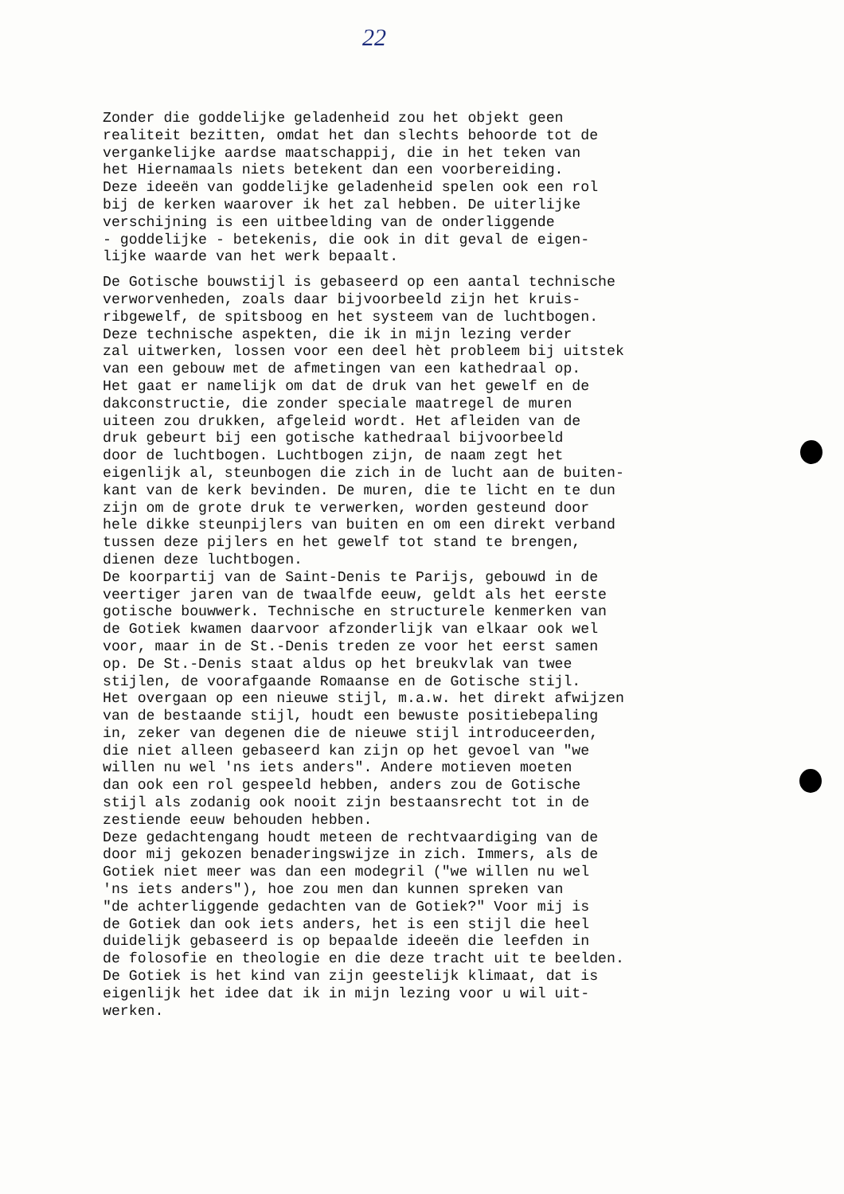22
Zonder die goddelijke geladenheid zou het objekt geen realiteit bezitten, omdat het dan slechts behoorde tot de vergankelijke aardse maatschappij, die in het teken van het Hiernamaals niets betekent dan een voorbereiding. Deze ideeën van goddelijke geladenheid spelen ook een rol bij de kerken waarover ik het zal hebben. De uiterlijke verschijning is een uitbeelding van de onderliggende - goddelijke - betekenis, die ook in dit geval de eigen- lijke waarde van het werk bepaalt.
De Gotische bouwstijl is gebaseerd op een aantal technische verworvenheden, zoals daar bijvoorbeeld zijn het kruis- ribgewelf, de spitsboog en het systeem van de luchtbogen. Deze technische aspekten, die ik in mijn lezing verder zal uitwerken, lossen voor een deel hèt probleem bij uitstek van een gebouw met de afmetingen van een kathedraal op. Het gaat er namelijk om dat de druk van het gewelf en de dakconstructie, die zonder speciale maatregel de muren uiteen zou drukken, afgeleid wordt. Het afleiden van de druk gebeurt bij een gotische kathedraal bijvoorbeeld door de luchtbogen. Luchtbogen zijn, de naam zegt het eigenlijk al, steunbogen die zich in de lucht aan de buiten- kant van de kerk bevinden. De muren, die te licht en te dun zijn om de grote druk te verwerken, worden gesteund door hele dikke steunpijlers van buiten en om een direkt verband tussen deze pijlers en het gewelf tot stand te brengen, dienen deze luchtbogen. De koorpartij van de Saint-Denis te Parijs, gebouwd in de veertiger jaren van de twaalfde eeuw, geldt als het eerste gotische bouwwerk. Technische en structurele kenmerken van de Gotiek kwamen daarvoor afzonderlijk van elkaar ook wel voor, maar in de St.-Denis treden ze voor het eerst samen op. De St.-Denis staat aldus op het breukvlak van twee stijlen, de voorafgaande Romaanse en de Gotische stijl. Het overgaan op een nieuwe stijl, m.a.w. het direkt afwijzen van de bestaande stijl, houdt een bewuste positiebepaling in, zeker van degenen die de nieuwe stijl introduceerden, die niet alleen gebaseerd kan zijn op het gevoel van "we willen nu wel 'ns iets anders". Andere motieven moeten dan ook een rol gespeeld hebben, anders zou de Gotische stijl als zodanig ook nooit zijn bestaansrecht tot in de zestiende eeuw behouden hebben. Deze gedachtengang houdt meteen de rechtvaardiging van de door mij gekozen benaderingswijze in zich. Immers, als de Gotiek niet meer was dan een modegril ("we willen nu wel 'ns iets anders"), hoe zou men dan kunnen spreken van "de achterliggende gedachten van de Gotiek?" Voor mij is de Gotiek dan ook iets anders, het is een stijl die heel duidelijk gebaseerd is op bepaalde ideeën die leefden in de folosofie en theologie en die deze tracht uit te beelden. De Gotiek is het kind van zijn geestelijk klimaat, dat is eigenlijk het idee dat ik in mijn lezing voor u wil uit- werken.